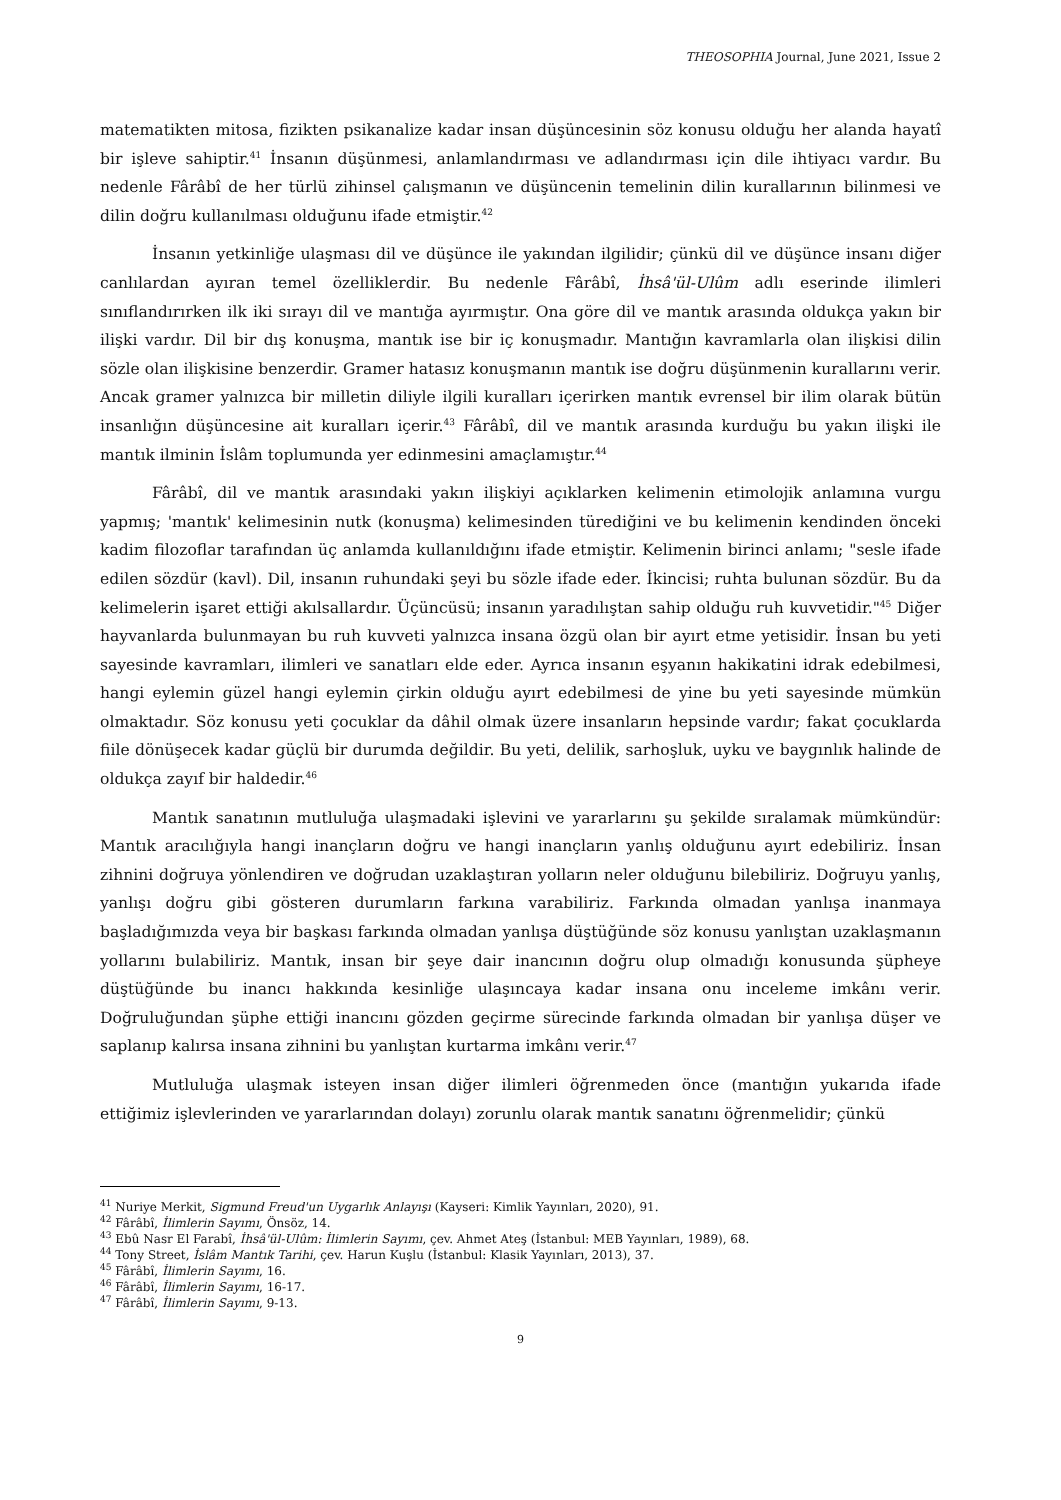THEOSOPHIA Journal, June 2021, Issue 2
matematikten mitosa, fizikten psikanalize kadar insan düşüncesinin söz konusu olduğu her alanda hayatî bir işleve sahiptir.<sup>41</sup> İnsanın düşünmesi, anlamlandırması ve adlandırması için dile ihtiyacı vardır. Bu nedenle Fârâbî de her türlü zihinsel çalışmanın ve düşüncenin temelinin dilin kurallarının bilinmesi ve dilin doğru kullanılması olduğunu ifade etmiştir.<sup>42</sup>
İnsanın yetkinliğe ulaşması dil ve düşünce ile yakından ilgilidir; çünkü dil ve düşünce insanı diğer canlılardan ayıran temel özelliklerdir. Bu nedenle Fârâbî, İhsâ'ül-Ulûm adlı eserinde ilimleri sınıflandırırken ilk iki sırayı dil ve mantığa ayırmıştır. Ona göre dil ve mantık arasında oldukça yakın bir ilişki vardır. Dil bir dış konuşma, mantık ise bir iç konuşmadır. Mantığın kavramlarla olan ilişkisi dilin sözle olan ilişkisine benzerdir. Gramer hatasız konuşmanın mantık ise doğru düşünmenin kurallarını verir. Ancak gramer yalnızca bir milletin diliyle ilgili kuralları içerirken mantık evrensel bir ilim olarak bütün insanlığın düşüncesine ait kuralları içerir.<sup>43</sup> Fârâbî, dil ve mantık arasında kurduğu bu yakın ilişki ile mantık ilminin İslâm toplumunda yer edinmesini amaçlamıştır.<sup>44</sup>
Fârâbî, dil ve mantık arasındaki yakın ilişkiyi açıklarken kelimenin etimolojik anlamına vurgu yapmış; 'mantık' kelimesinin nutk (konuşma) kelimesinden türediğini ve bu kelimenin kendinden önceki kadim filozoflar tarafından üç anlamda kullanıldığını ifade etmiştir. Kelimenin birinci anlamı; "sesle ifade edilen sözdür (kavl). Dil, insanın ruhundaki şeyi bu sözle ifade eder. İkincisi; ruhta bulunan sözdür. Bu da kelimelerin işaret ettiği akılsallardır. Üçüncüsü; insanın yaradılıştan sahip olduğu ruh kuvvetidir."<sup>45</sup> Diğer hayvanlarda bulunmayan bu ruh kuvveti yalnızca insana özgü olan bir ayırt etme yetisidir. İnsan bu yeti sayesinde kavramları, ilimleri ve sanatları elde eder. Ayrıca insanın eşyanın hakikatini idrak edebilmesi, hangi eylemin güzel hangi eylemin çirkin olduğu ayırt edebilmesi de yine bu yeti sayesinde mümkün olmaktadır. Söz konusu yeti çocuklar da dâhil olmak üzere insanların hepsinde vardır; fakat çocuklarda fiile dönüşecek kadar güçlü bir durumda değildir. Bu yeti, delilik, sarhoşluk, uyku ve baygınlık halinde de oldukça zayıf bir haldedir.<sup>46</sup>
Mantık sanatının mutluluğa ulaşmadaki işlevini ve yararlarını şu şekilde sıralamak mümkündür: Mantık aracılığıyla hangi inançların doğru ve hangi inançların yanlış olduğunu ayırt edebiliriz. İnsan zihnini doğruya yönlendiren ve doğrudan uzaklaştıran yolların neler olduğunu bilebiliriz. Doğruyu yanlış, yanlışı doğru gibi gösteren durumların farkına varabiliriz. Farkında olmadan yanlışa inanmaya başladığımızda veya bir başkası farkında olmadan yanlışa düştüğünde söz konusu yanlıştan uzaklaşmanın yollarını bulabiliriz. Mantık, insan bir şeye dair inancının doğru olup olmadığı konusunda şüpheye düştüğünde bu inancı hakkında kesinliğe ulaşıncaya kadar insana onu inceleme imkânı verir. Doğruluğundan şüphe ettiği inancını gözden geçirme sürecinde farkında olmadan bir yanlışa düşer ve saplanıp kalırsa insana zihnini bu yanlıştan kurtarma imkânı verir.<sup>47</sup>
Mutluluğa ulaşmak isteyen insan diğer ilimleri öğrenmeden önce (mantığın yukarıda ifade ettiğimiz işlevlerinden ve yararlarından dolayı) zorunlu olarak mantık sanatını öğrenmelidir; çünkü
<sup>41</sup> Nuriye Merkit, Sigmund Freud'un Uygarlık Anlayışı (Kayseri: Kimlik Yayınları, 2020), 91.
<sup>42</sup> Fârâbî, İlimlerin Sayımı, Önsöz, 14.
<sup>43</sup> Ebû Nasr El Farabî, İhsâ'ül-Ulûm: İlimlerin Sayımı, çev. Ahmet Ateş (İstanbul: MEB Yayınları, 1989), 68.
<sup>44</sup> Tony Street, İslâm Mantık Tarihi, çev. Harun Kuşlu (İstanbul: Klasik Yayınları, 2013), 37.
<sup>45</sup> Fârâbî, İlimlerin Sayımı, 16.
<sup>46</sup> Fârâbî, İlimlerin Sayımı, 16-17.
<sup>47</sup> Fârâbî, İlimlerin Sayımı, 9-13.
9